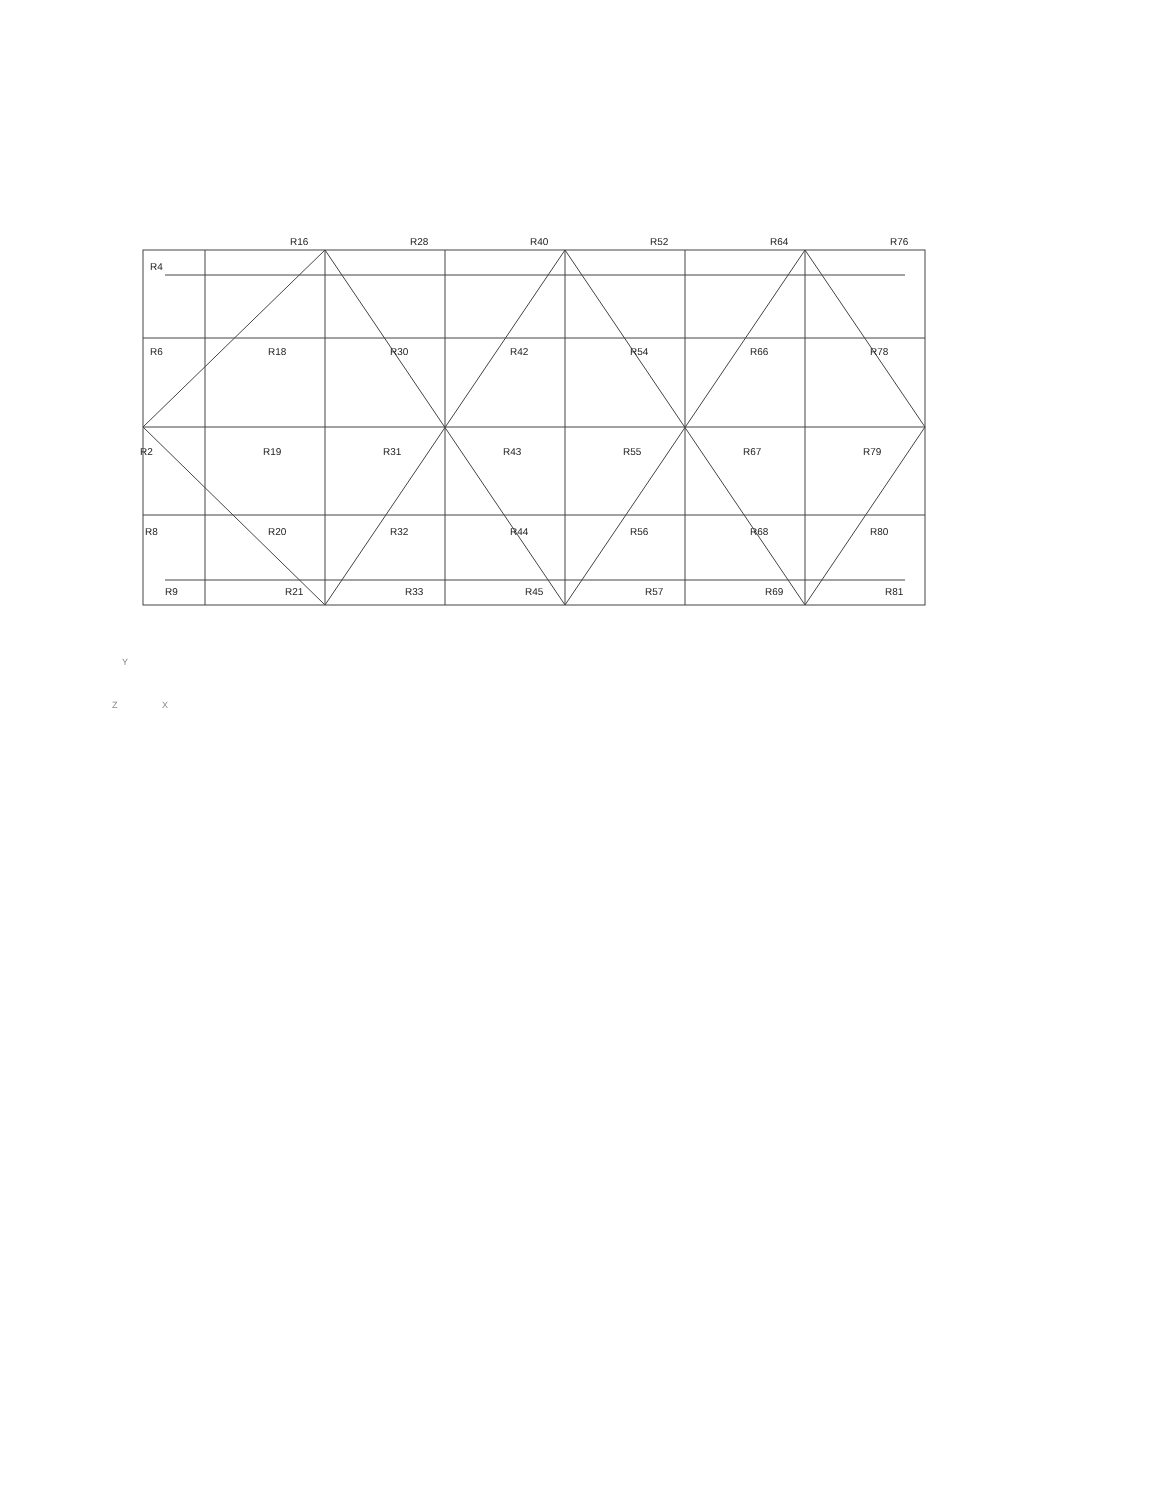R6
R18
R30
R42
R54
R66
R78
R4
R16
R28
R40
R52
R64
R76
R9
R21
R33
R45
R57
R69
R81
R2
R19
R31
R43
R55
R67
R79
R8
R20
R32
R44
R56
R68
R80
Y
Z
X